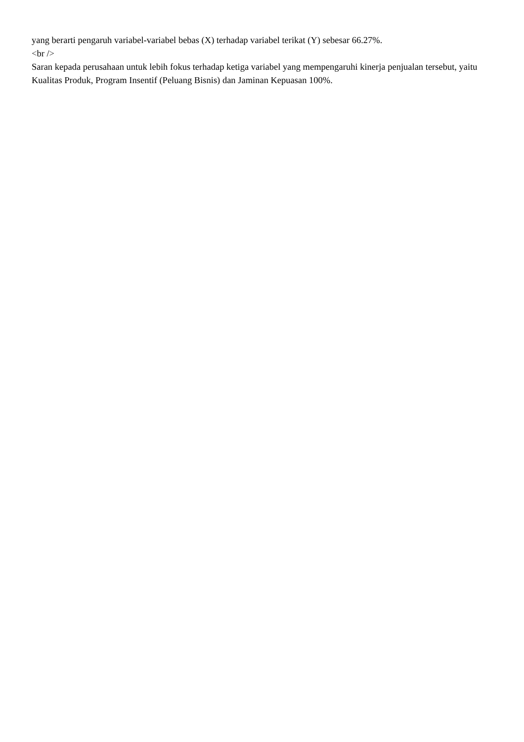yang berarti pengaruh variabel-variabel bebas (X) terhadap variabel terikat (Y) sebesar 66.27%.
<br />
Saran kepada perusahaan untuk lebih fokus terhadap ketiga variabel yang mempengaruhi kinerja penjualan tersebut, yaitu Kualitas Produk, Program Insentif (Peluang Bisnis) dan Jaminan Kepuasan 100%.